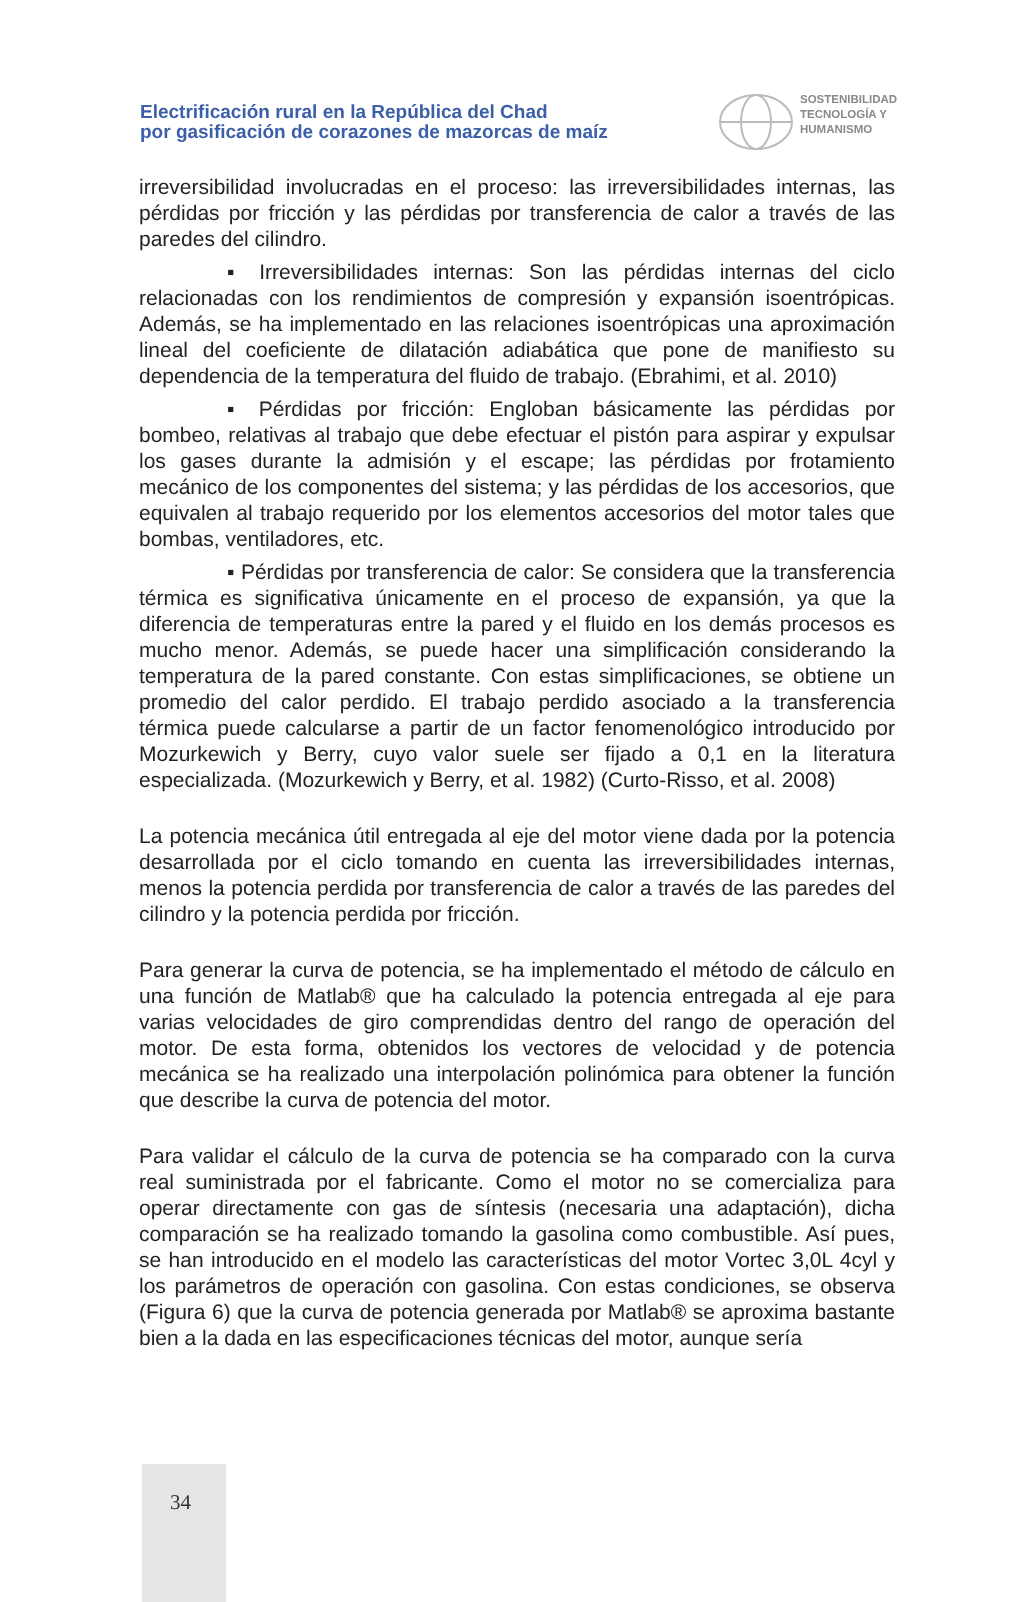Electrificación rural en la República del Chad
por gasificación de corazones de mazorcas de maíz
SOSTENIBILIDAD
TECNOLOGÍA Y
HUMANISMO
irreversibilidad involucradas en el proceso: las irreversibilidades internas, las pérdidas por fricción y las pérdidas por transferencia de calor a través de las paredes del cilindro.
▪ Irreversibilidades internas: Son las pérdidas internas del ciclo relacionadas con los rendimientos de compresión y expansión isoentrópicas. Además, se ha implementado en las relaciones isoentrópicas una aproximación lineal del coeficiente de dilatación adiabática que pone de manifiesto su dependencia de la temperatura del fluido de trabajo. (Ebrahimi, et al. 2010)
▪ Pérdidas por fricción: Engloban básicamente las pérdidas por bombeo, relativas al trabajo que debe efectuar el pistón para aspirar y expulsar los gases durante la admisión y el escape; las pérdidas por frotamiento mecánico de los componentes del sistema; y las pérdidas de los accesorios, que equivalen al trabajo requerido por los elementos accesorios del motor tales que bombas, ventiladores, etc.
▪ Pérdidas por transferencia de calor: Se considera que la transferencia térmica es significativa únicamente en el proceso de expansión, ya que la diferencia de temperaturas entre la pared y el fluido en los demás procesos es mucho menor. Además, se puede hacer una simplificación considerando la temperatura de la pared constante. Con estas simplificaciones, se obtiene un promedio del calor perdido. El trabajo perdido asociado a la transferencia térmica puede calcularse a partir de un factor fenomenológico introducido por Mozurkewich y Berry, cuyo valor suele ser fijado a 0,1 en la literatura especializada. (Mozurkewich y Berry, et al. 1982) (Curto-Risso, et al. 2008)
La potencia mecánica útil entregada al eje del motor viene dada por la potencia desarrollada por el ciclo tomando en cuenta las irreversibilidades internas, menos la potencia perdida por transferencia de calor a través de las paredes del cilindro y la potencia perdida por fricción.
Para generar la curva de potencia, se ha implementado el método de cálculo en una función de Matlab® que ha calculado la potencia entregada al eje para varias velocidades de giro comprendidas dentro del rango de operación del motor. De esta forma, obtenidos los vectores de velocidad y de potencia mecánica se ha realizado una interpolación polinómica para obtener la función que describe la curva de potencia del motor.
Para validar el cálculo de la curva de potencia se ha comparado con la curva real suministrada por el fabricante. Como el motor no se comercializa para operar directamente con gas de síntesis (necesaria una adaptación), dicha comparación se ha realizado tomando la gasolina como combustible. Así pues, se han introducido en el modelo las características del motor Vortec 3,0L 4cyl y los parámetros de operación con gasolina. Con estas condiciones, se observa (Figura 6) que la curva de potencia generada por Matlab® se aproxima bastante bien a la dada en las especificaciones técnicas del motor, aunque sería
34